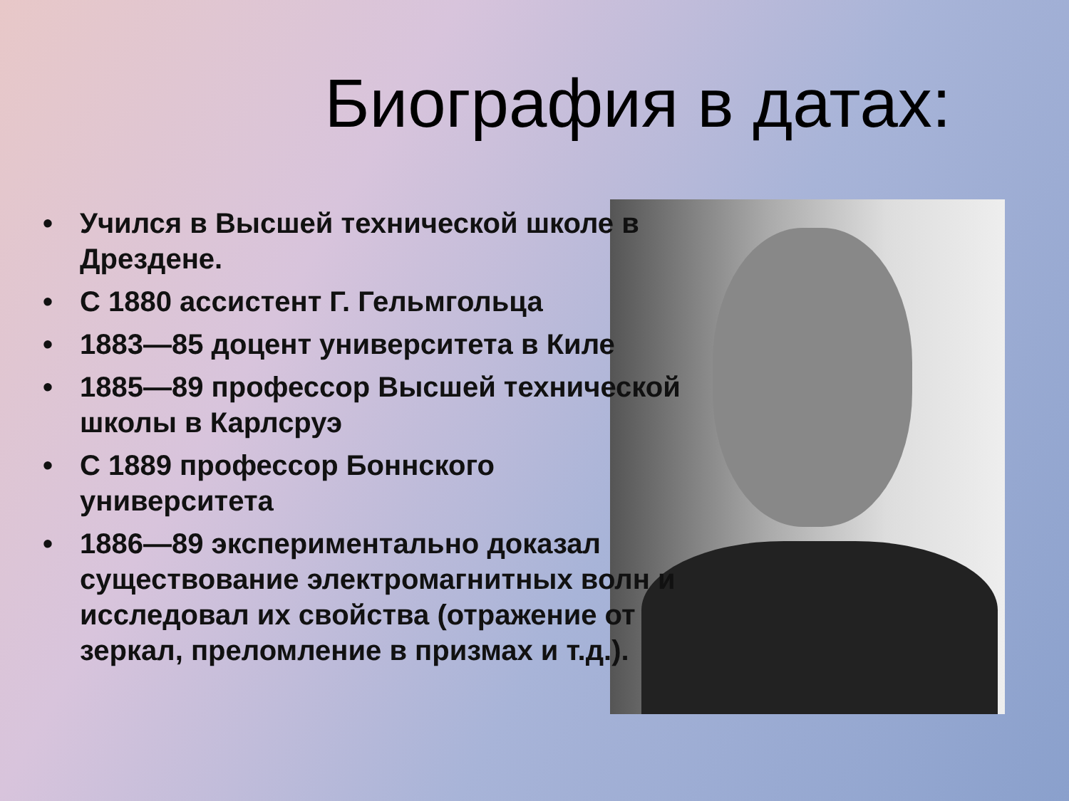Биография в датах:
• Учился в Высшей технической школе в Дрездене.
• С 1880 ассистент Г. Гельмгольца
• 1883—85 доцент университета в Киле
• 1885—89 профессор Высшей технической школы в Карлсруэ
• С 1889 профессор Боннского университета
• 1886—89 экспериментально доказал существование электромагнитных волн и исследовал их свойства (отражение от зеркал, преломление в призмах и т.д.).